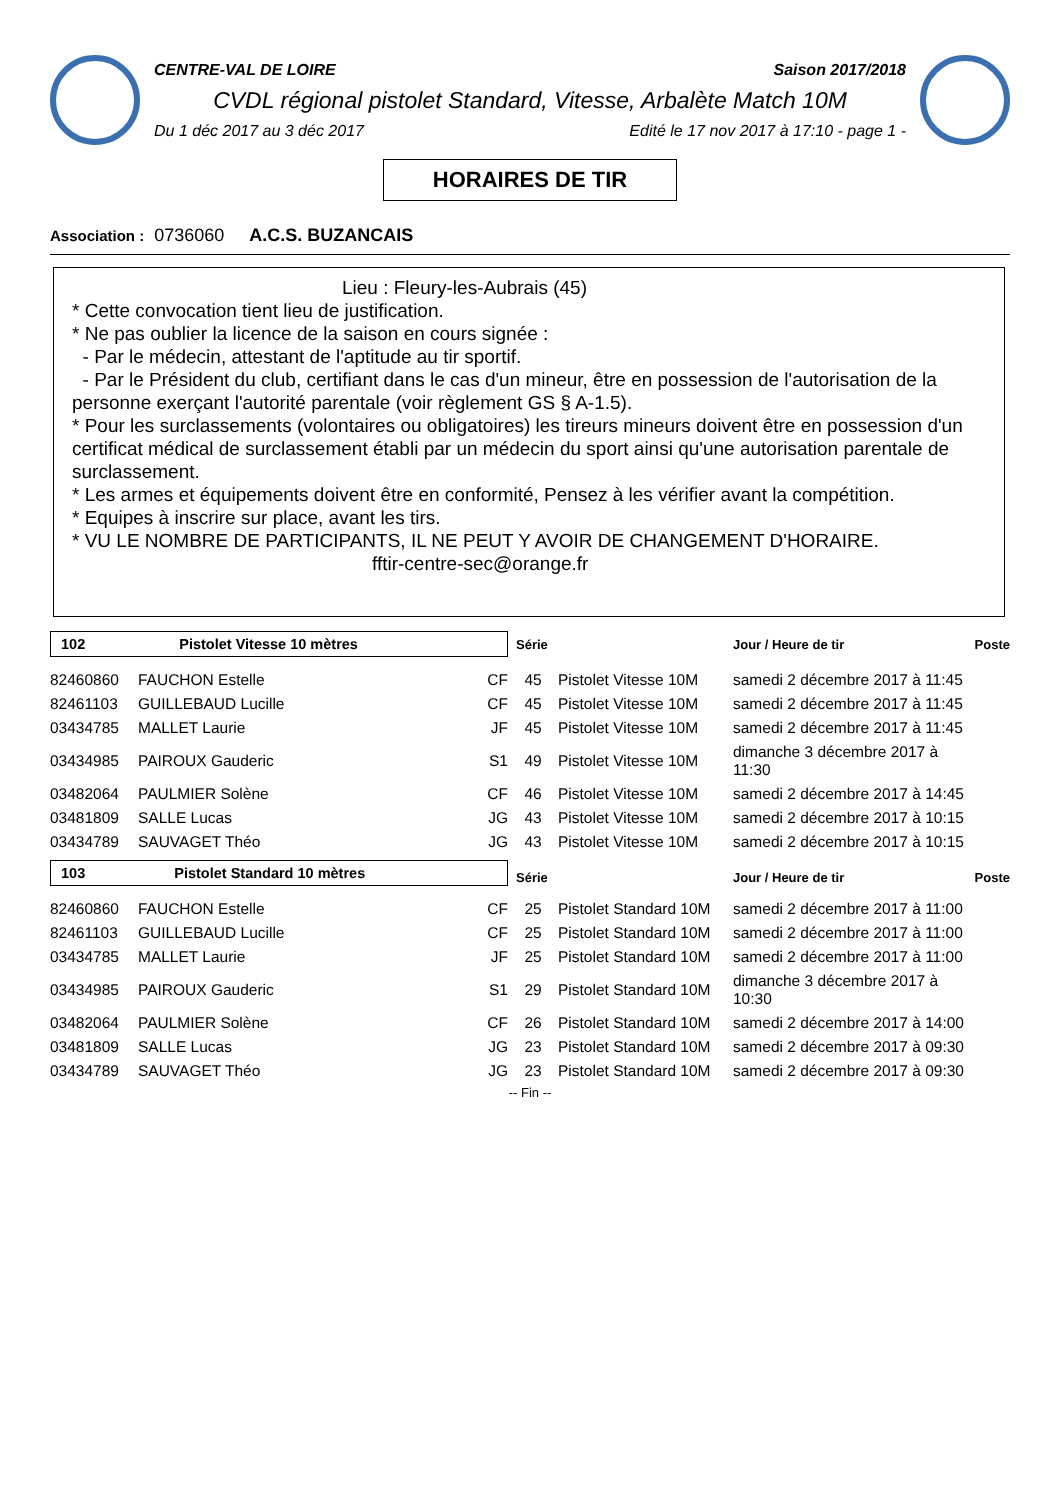CENTRE-VAL DE LOIRE Saison 2017/2018
CVDL régional pistolet Standard, Vitesse, Arbalète Match 10M
Du 1 déc 2017 au 3 déc 2017 Edité le 17 nov 2017 à 17:10 - page 1 -
HORAIRES DE TIR
Association : 0736060 A.C.S. BUZANCAIS
Lieu : Fleury-les-Aubrais (45)
* Cette convocation tient lieu de justification.
* Ne pas oublier la licence de la saison en cours signée :
- Par le médecin, attestant de l'aptitude au tir sportif.
- Par le Président du club, certifiant dans le cas d'un mineur, être en possession de l'autorisation de la personne exerçant l'autorité parentale (voir règlement GS § A-1.5).
* Pour les surclassements (volontaires ou obligatoires) les tireurs mineurs doivent être en possession d'un certificat médical de surclassement établi par un médecin du sport ainsi qu'une autorisation parentale de surclassement.
* Les armes et équipements doivent être en conformité, Pensez à les vérifier avant la compétition.
* Equipes à inscrire sur place, avant les tirs.
* VU LE NOMBRE DE PARTICIPANTS, IL NE PEUT Y AVOIR DE CHANGEMENT D'HORAIRE.
fftir-centre-sec@orange.fr
| 102 Pistolet Vitesse 10 mètres | | | Série | | Jour / Heure de tir | Poste |
| 82460860 | FAUCHON Estelle | CF | 45 | Pistolet Vitesse 10M | samedi 2 décembre 2017 à 11:45 | |
| 82461103 | GUILLEBAUD Lucille | CF | 45 | Pistolet Vitesse 10M | samedi 2 décembre 2017 à 11:45 | |
| 03434785 | MALLET Laurie | JF | 45 | Pistolet Vitesse 10M | samedi 2 décembre 2017 à 11:45 | |
| 03434985 | PAIROUX Gauderic | S1 | 49 | Pistolet Vitesse 10M | dimanche 3 décembre 2017 à 11:30 | |
| 03482064 | PAULMIER Solène | CF | 46 | Pistolet Vitesse 10M | samedi 2 décembre 2017 à 14:45 | |
| 03481809 | SALLE Lucas | JG | 43 | Pistolet Vitesse 10M | samedi 2 décembre 2017 à 10:15 | |
| 03434789 | SAUVAGET Théo | JG | 43 | Pistolet Vitesse 10M | samedi 2 décembre 2017 à 10:15 | |
| 103 Pistolet Standard 10 mètres | | | Série | | Jour / Heure de tir | Poste |
| 82460860 | FAUCHON Estelle | CF | 25 | Pistolet Standard 10M | samedi 2 décembre 2017 à 11:00 | |
| 82461103 | GUILLEBAUD Lucille | CF | 25 | Pistolet Standard 10M | samedi 2 décembre 2017 à 11:00 | |
| 03434785 | MALLET Laurie | JF | 25 | Pistolet Standard 10M | samedi 2 décembre 2017 à 11:00 | |
| 03434985 | PAIROUX Gauderic | S1 | 29 | Pistolet Standard 10M | dimanche 3 décembre 2017 à 10:30 | |
| 03482064 | PAULMIER Solène | CF | 26 | Pistolet Standard 10M | samedi 2 décembre 2017 à 14:00 | |
| 03481809 | SALLE Lucas | JG | 23 | Pistolet Standard 10M | samedi 2 décembre 2017 à 09:30 | |
| 03434789 | SAUVAGET Théo | JG | 23 | Pistolet Standard 10M | samedi 2 décembre 2017 à 09:30 | |
-- Fin --